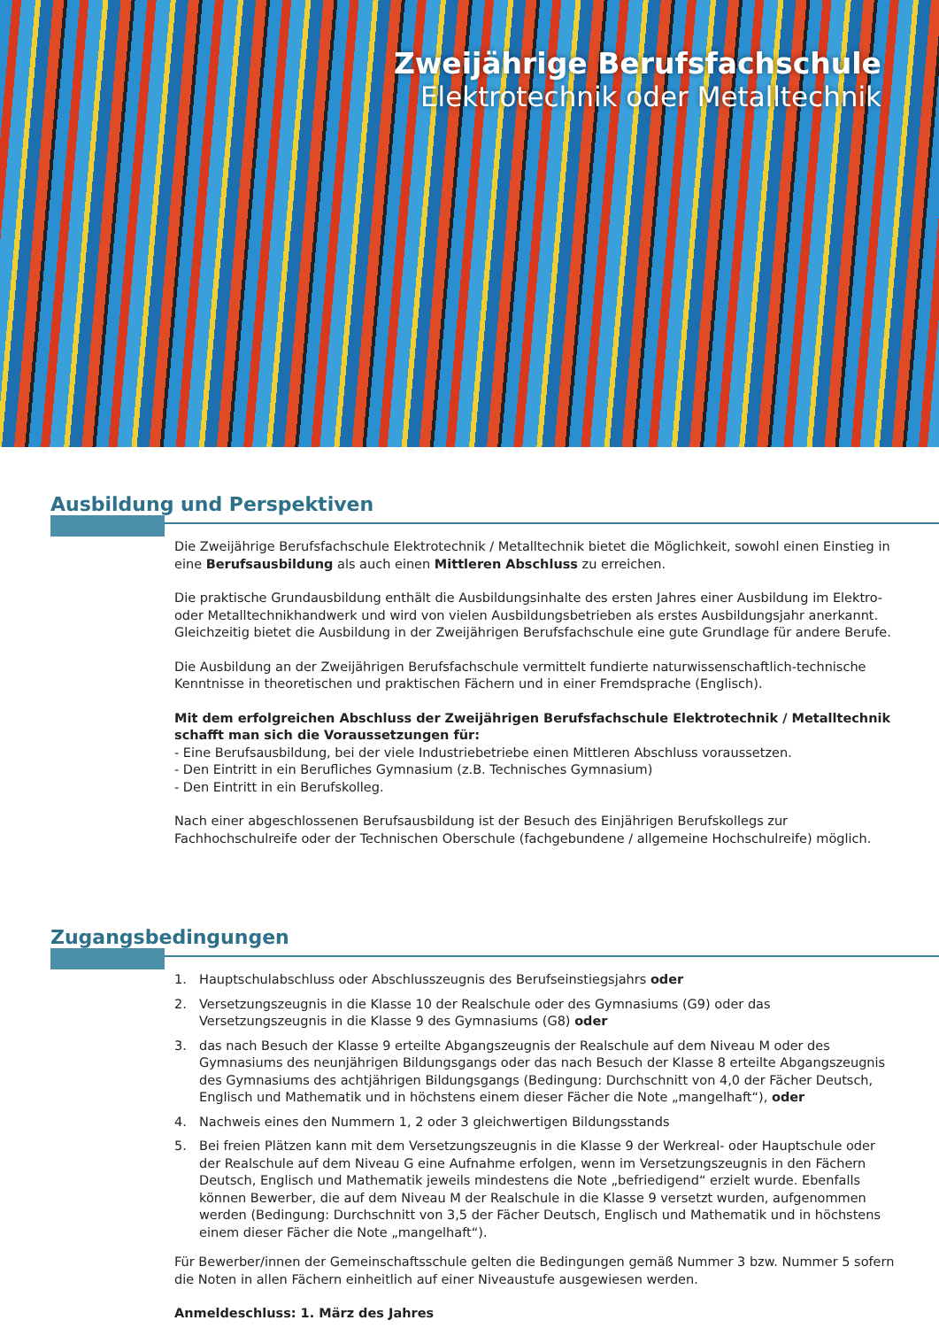Zweijährige Berufsfachschule
Elektrotechnik oder Metalltechnik
Ausbildung und Perspektiven
Die Zweijährige Berufsfachschule Elektrotechnik / Metalltechnik bietet die Möglichkeit, sowohl einen Einstieg in eine Berufsausbildung als auch einen Mittleren Abschluss zu erreichen.
Die praktische Grundausbildung enthält die Ausbildungsinhalte des ersten Jahres einer Ausbildung im Elektro- oder Metalltechnikhandwerk und wird von vielen Ausbildungsbetrieben als erstes Ausbildungsjahr anerkannt. Gleichzeitig bietet die Ausbildung in der Zweijährigen Berufsfachschule eine gute Grundlage für andere Berufe.
Die Ausbildung an der Zweijährigen Berufsfachschule vermittelt fundierte naturwissenschaftlich-technische Kenntnisse in theoretischen und praktischen Fächern und in einer Fremdsprache (Englisch).
Mit dem erfolgreichen Abschluss der Zweijährigen Berufsfachschule Elektrotechnik / Metalltechnik schafft man sich die Voraussetzungen für:
- Eine Berufsausbildung, bei der viele Industriebetriebe einen Mittleren Abschluss voraussetzen.
- Den Eintritt in ein Berufliches Gymnasium (z.B. Technisches Gymnasium)
- Den Eintritt in ein Berufskolleg.
Nach einer abgeschlossenen Berufsausbildung ist der Besuch des Einjährigen Berufskollegs zur Fachhochschulreife oder der Technischen Oberschule (fachgebundene / allgemeine Hochschulreife) möglich.
Zugangsbedingungen
1. Hauptschulabschluss oder Abschlusszeugnis des Berufseinstiegsjahrs oder
2. Versetzungszeugnis in die Klasse 10 der Realschule oder des Gymnasiums (G9) oder das Versetzungszeugnis in die Klasse 9 des Gymnasiums (G8) oder
3. das nach Besuch der Klasse 9 erteilte Abgangszeugnis der Realschule auf dem Niveau M oder des Gymnasiums des neunjährigen Bildungsgangs oder das nach Besuch der Klasse 8 erteilte Abgangszeugnis des Gymnasiums des achtjährigen Bildungsgangs (Bedingung: Durchschnitt von 4,0 der Fächer Deutsch, Englisch und Mathematik und in höchstens einem dieser Fächer die Note „mangelhaft“), oder
4. Nachweis eines den Nummern 1, 2 oder 3 gleichwertigen Bildungsstands
5. Bei freien Plätzen kann mit dem Versetzungszeugnis in die Klasse 9 der Werkreal- oder Hauptschule oder der Realschule auf dem Niveau G eine Aufnahme erfolgen, wenn im Versetzungszeugnis in den Fächern Deutsch, Englisch und Mathematik jeweils mindestens die Note „befriedigend“ erzielt wurde. Ebenfalls können Bewerber, die auf dem Niveau M der Realschule in die Klasse 9 versetzt wurden, aufgenommen werden (Bedingung: Durchschnitt von 3,5 der Fächer Deutsch, Englisch und Mathematik und in höchstens einem dieser Fächer die Note „mangelhaft“).
Für Bewerber/innen der Gemeinschaftsschule gelten die Bedingungen gemäß Nummer 3 bzw. Nummer 5 sofern die Noten in allen Fächern einheitlich auf einer Niveaustufe ausgewiesen werden.
Anmeldeschluss: 1. März des Jahres